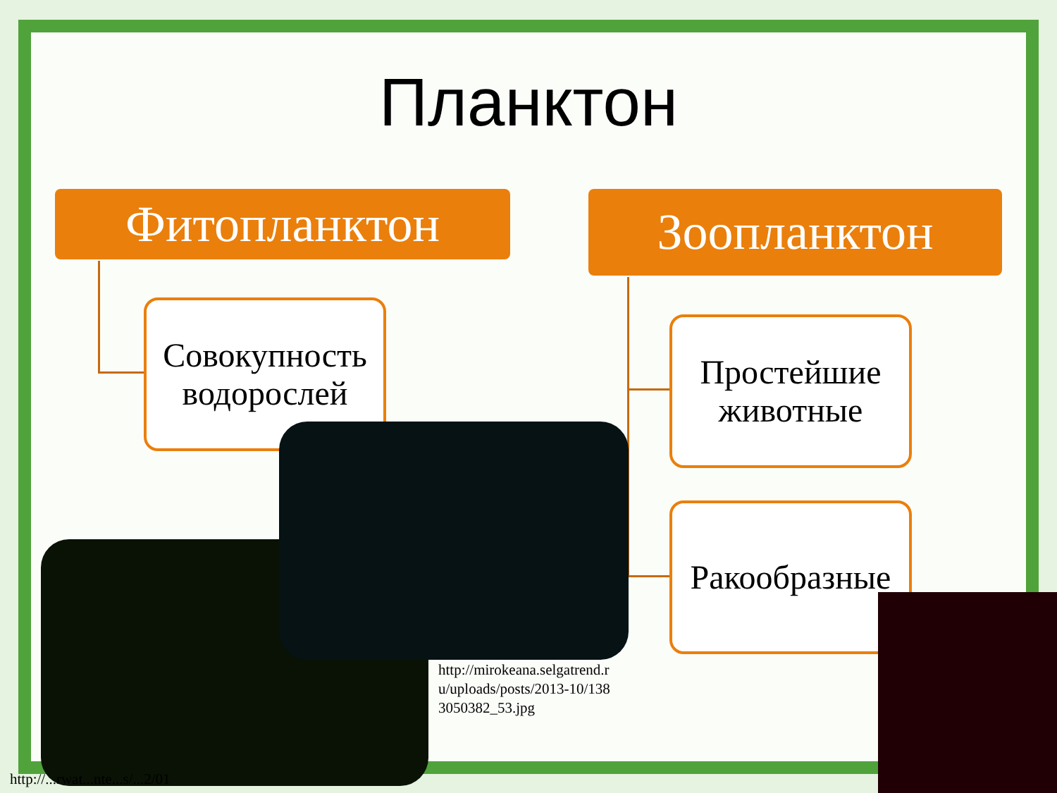Планктон
Фитопланктон Зоопланктон
Совокупность водорослей
Простейшие животные
Ракообразные
http://mirokeana.selgatrend.r u/uploads/posts/2013-10/138 3050382_53.jpg
http://...rwat...nte...s/...2/01